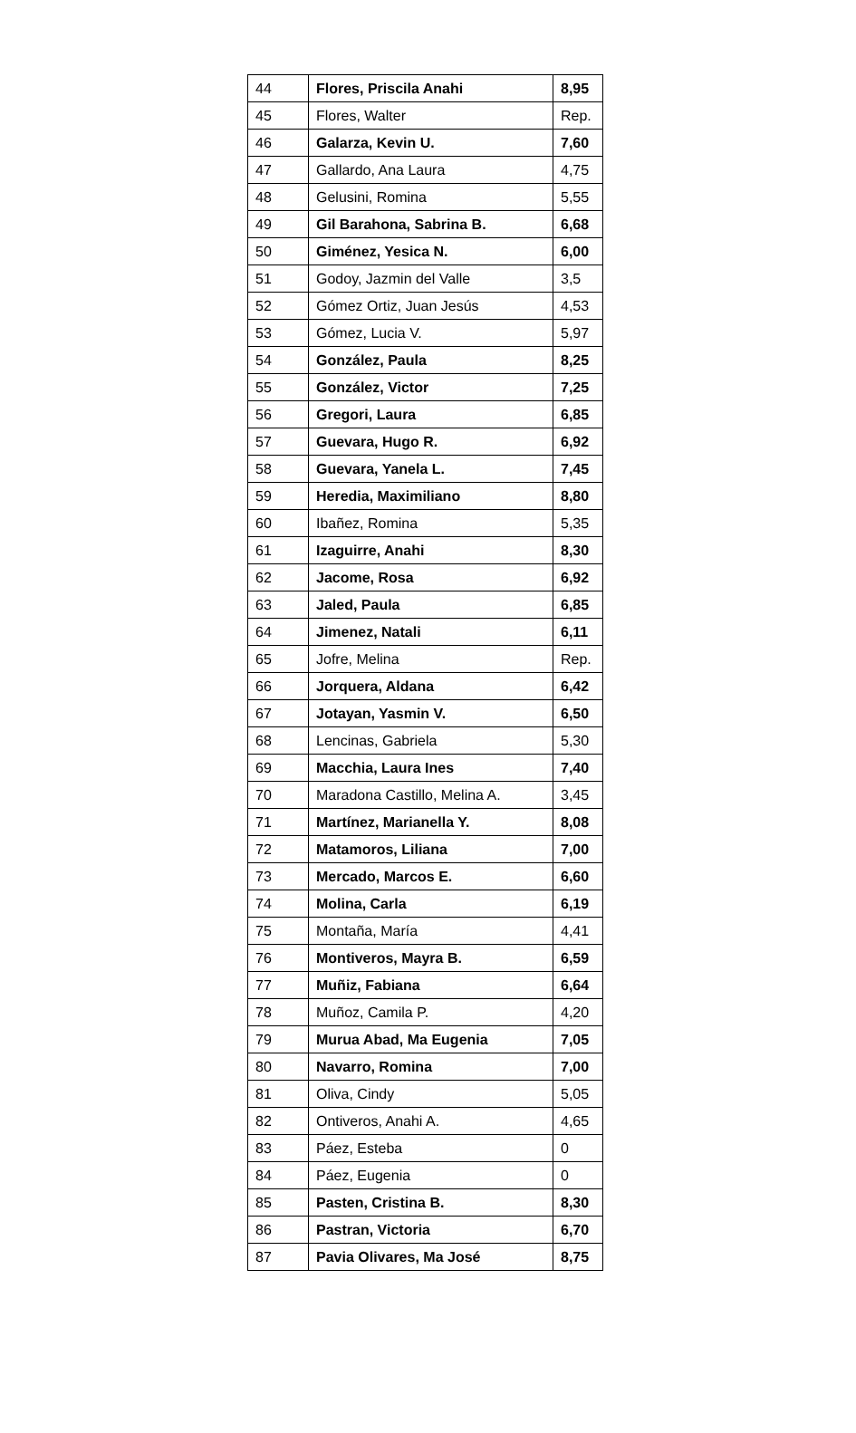| 44 | Flores, Priscila Anahi | 8,95 |
| 45 | Flores, Walter | Rep. |
| 46 | Galarza, Kevin U. | 7,60 |
| 47 | Gallardo, Ana Laura | 4,75 |
| 48 | Gelusini, Romina | 5,55 |
| 49 | Gil Barahona, Sabrina B. | 6,68 |
| 50 | Giménez, Yesica N. | 6,00 |
| 51 | Godoy, Jazmin del Valle | 3,5 |
| 52 | Gómez Ortiz, Juan Jesús | 4,53 |
| 53 | Gómez, Lucia V. | 5,97 |
| 54 | González, Paula | 8,25 |
| 55 | González, Victor | 7,25 |
| 56 | Gregori, Laura | 6,85 |
| 57 | Guevara, Hugo R. | 6,92 |
| 58 | Guevara, Yanela L. | 7,45 |
| 59 | Heredia, Maximiliano | 8,80 |
| 60 | Ibañez, Romina | 5,35 |
| 61 | Izaguirre, Anahi | 8,30 |
| 62 | Jacome, Rosa | 6,92 |
| 63 | Jaled, Paula | 6,85 |
| 64 | Jimenez, Natali | 6,11 |
| 65 | Jofre, Melina | Rep. |
| 66 | Jorquera, Aldana | 6,42 |
| 67 | Jotayan, Yasmin V. | 6,50 |
| 68 | Lencinas, Gabriela | 5,30 |
| 69 | Macchia, Laura Ines | 7,40 |
| 70 | Maradona Castillo, Melina A. | 3,45 |
| 71 | Martínez, Marianella Y. | 8,08 |
| 72 | Matamoros, Liliana | 7,00 |
| 73 | Mercado, Marcos E. | 6,60 |
| 74 | Molina, Carla | 6,19 |
| 75 | Montaña, María | 4,41 |
| 76 | Montiveros, Mayra B. | 6,59 |
| 77 | Muñiz, Fabiana | 6,64 |
| 78 | Muñoz, Camila P. | 4,20 |
| 79 | Murua Abad, Ma Eugenia | 7,05 |
| 80 | Navarro, Romina | 7,00 |
| 81 | Oliva, Cindy | 5,05 |
| 82 | Ontiveros, Anahi A. | 4,65 |
| 83 | Páez, Esteba | 0 |
| 84 | Páez, Eugenia | 0 |
| 85 | Pasten, Cristina B. | 8,30 |
| 86 | Pastran, Victoria | 6,70 |
| 87 | Pavia Olivares, Ma José | 8,75 |